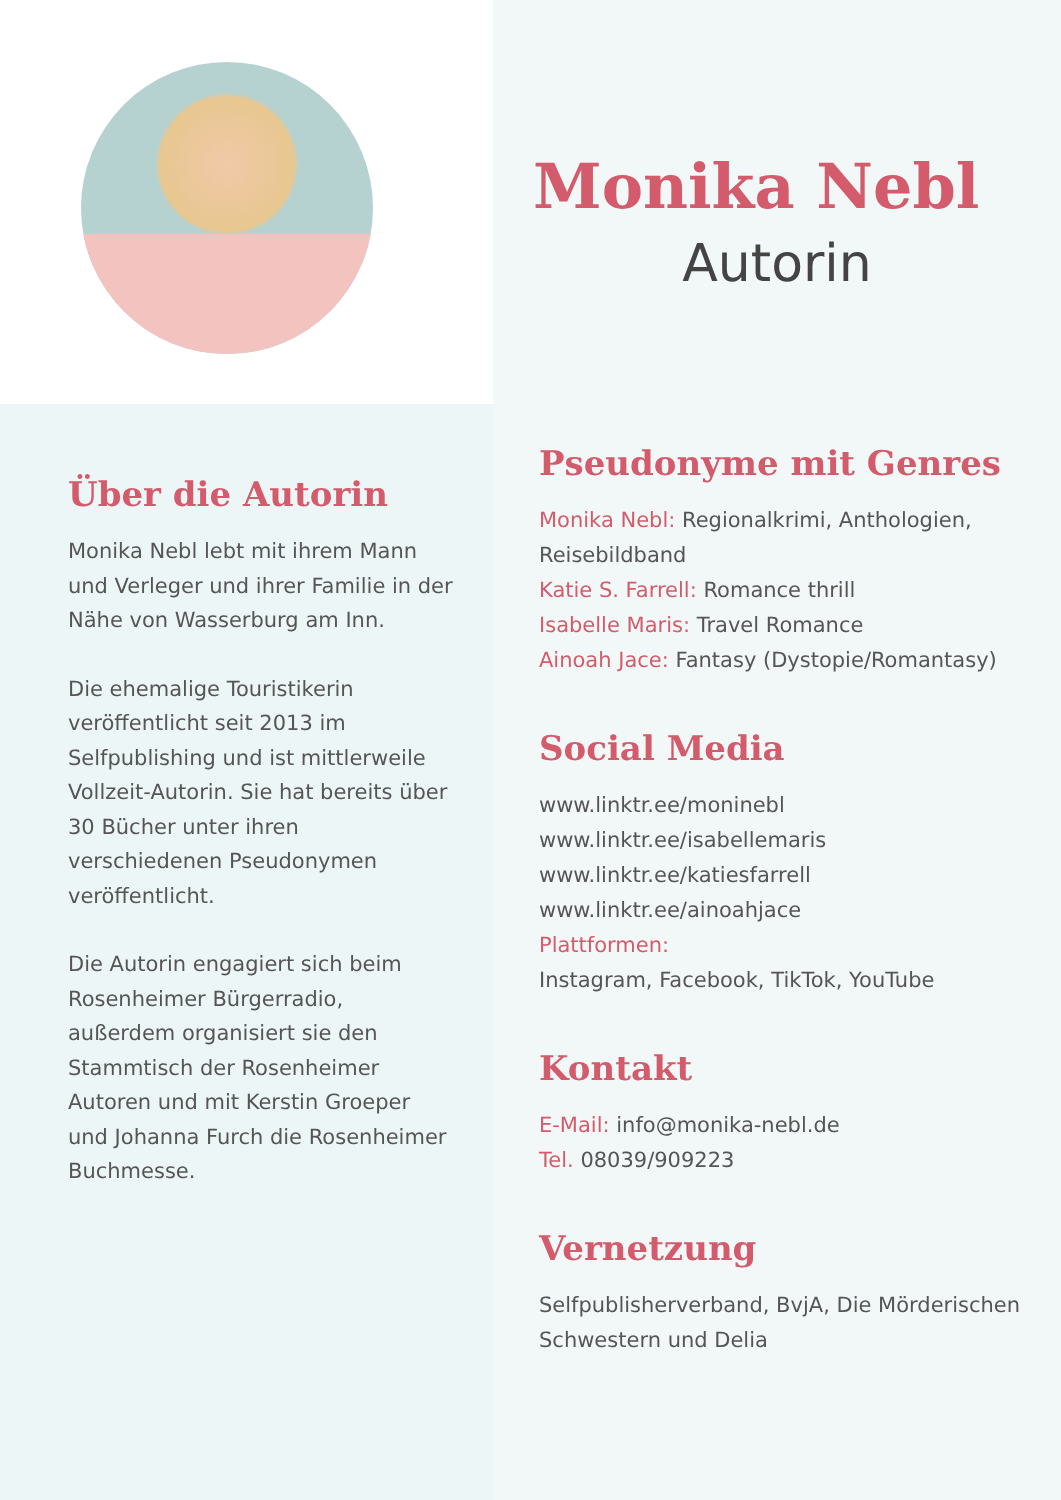Über die Autorin
Monika Nebl lebt mit ihrem Mann und Verleger und ihrer Familie in der Nähe von Wasserburg am Inn.
Die ehemalige Touristikerin veröffentlicht seit 2013 im Selfpublishing und ist mittlerweile Vollzeit-Autorin. Sie hat bereits über 30 Bücher unter ihren verschiedenen Pseudonymen veröffentlicht.
Die Autorin engagiert sich beim Rosenheimer Bürgerradio, außerdem organisiert sie den Stammtisch der Rosenheimer Autoren und mit Kerstin Groeper und Johanna Furch die Rosenheimer Buchmesse.
Monika Nebl
Autorin
Pseudonyme mit Genres
Monika Nebl: Regionalkrimi, Anthologien, Reisebildband
Katie S. Farrell: Romance thrill
Isabelle Maris: Travel Romance
Ainoah Jace: Fantasy (Dystopie/Romantasy)
Social Media
www.linktr.ee/moninebl
www.linktr.ee/isabellemaris
www.linktr.ee/katiesfarrell
www.linktr.ee/ainoahjace
Plattformen:
Instagram, Facebook, TikTok, YouTube
Kontakt
E-Mail: info@monika-nebl.de
Tel. 08039/909223
Vernetzung
Selfpublisherverband, BvjA, Die Mörderischen Schwestern und Delia